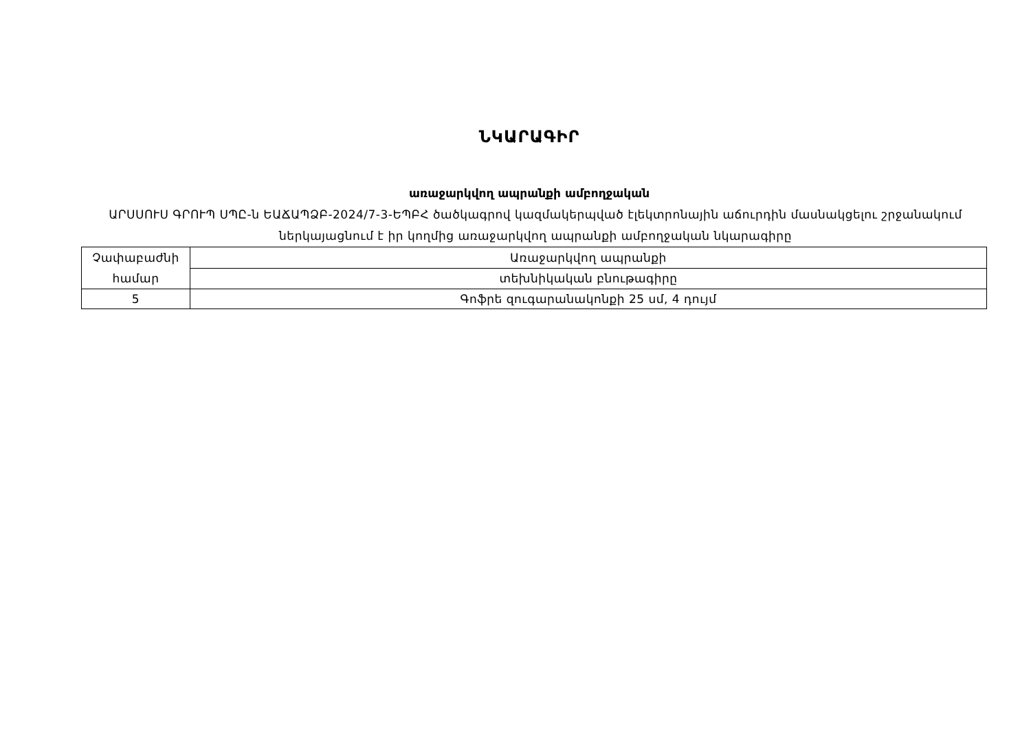ՆԿԱՐԱԳԻՐ
առաջարկվող ապրանքի ամբողջական
ԱՐՍՍՈՒՍ ԳՐՈՒՊ ՍՊԸ-ն ԵԱՃԱՊՁԲ-2024/7-3-ԵՊԲՀ ծածկագրով կազմակերպված էլեկտրոնային աճուրդին մասնակցելու շրջանակում ներկայացնում է իր կողմից առաջարկվող ապրանքի ամբողջական նկարագիրը
| Չափաբաժնի համար | Առաջարկվող ապրանքի |
| | տեխնիկական բնութագիրը |
| 5 | Գոֆրե զուգարանակոնքի 25 սմ, 4 դույմ |